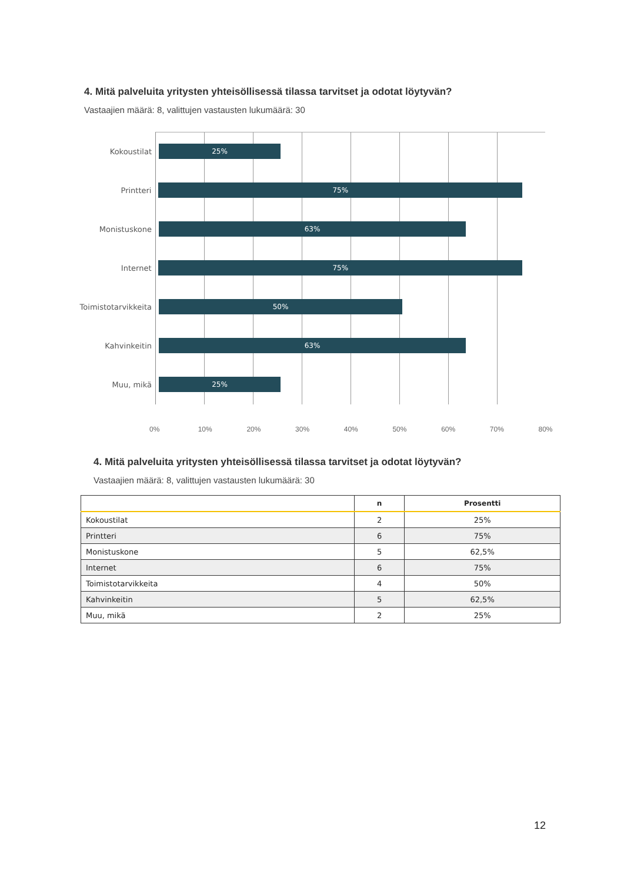4. Mitä palveluita yritysten yhteisöllisessä tilassa tarvitset ja odotat löytyvän?
Vastaajien määrä: 8, valittujen vastausten lukumäärä: 30
Kokoustilat
25%
Printteri
75%
Monistuskone
63%
Internet
75%
Toimistotarvikkeita
50%
Kahvinkeitin
63%
Muu, mikä
25%
0% 10% 20% 30% 40% 50% 60% 70% 80%
4. Mitä palveluita yritysten yhteisöllisessä tilassa tarvitset ja odotat löytyvän?
Vastaajien määrä: 8, valittujen vastausten lukumäärä: 30
| | n | Prosentti |
| --- | --- | --- |
| Kokoustilat | 2 | 25% |
| Printteri | 6 | 75% |
| Monistuskone | 5 | 62,5% |
| Internet | 6 | 75% |
| Toimistotarvikkeita | 4 | 50% |
| Kahvinkeitin | 5 | 62,5% |
| Muu, mikä | 2 | 25% |
12